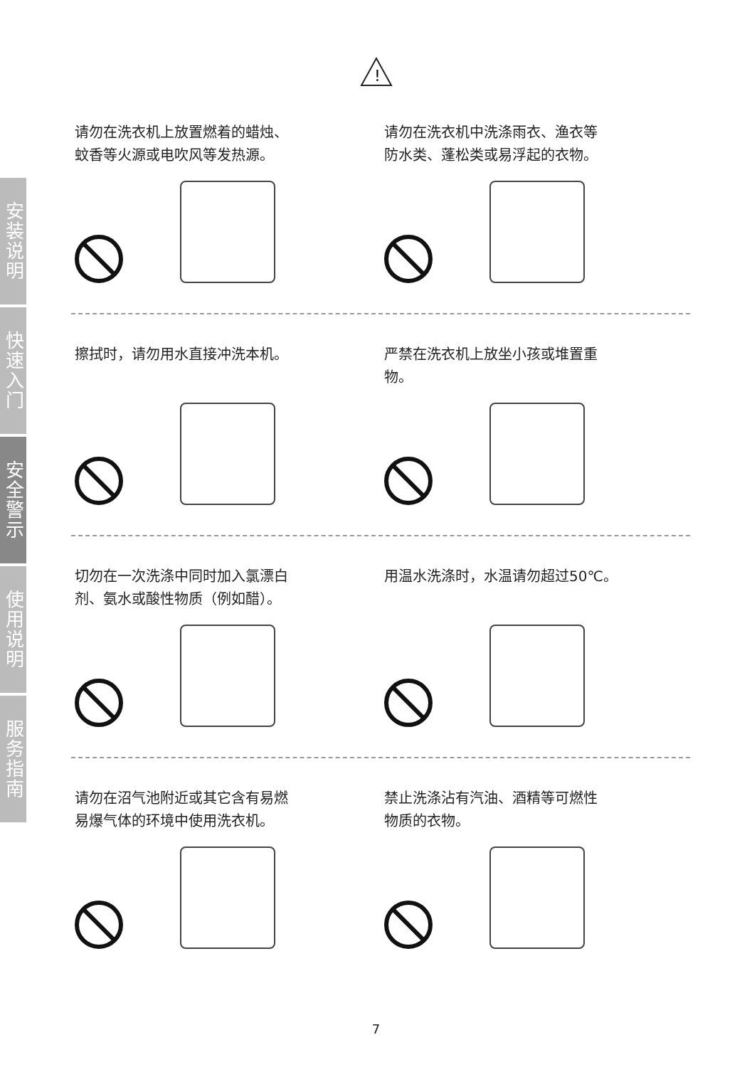!
安装说明
快速入门
安全警示
使用说明
服务指南
请勿在洗衣机上放置燃着的蜡烛、
蚊香等火源或电吹风等发热源。
请勿在洗衣机中洗涤雨衣、渔衣等
防水类、蓬松类或易浮起的衣物。
擦拭时，请勿用水直接冲洗本机。 严禁在洗衣机上放坐小孩或堆置重
物。
切勿在一次洗涤中同时加入氯漂白
剂、氨水或酸性物质（例如醋）。
用温水洗涤时，水温请勿超过50℃。
请勿在沼气池附近或其它含有易燃
易爆气体的环境中使用洗衣机。
禁止洗涤沾有汽油、酒精等可燃性
物质的衣物。
7